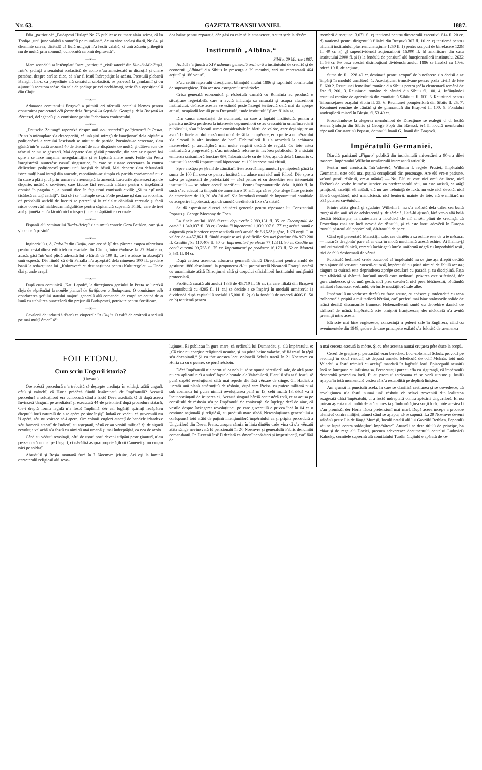Nr. 63. GAZETA TRANSILVANIEI. 1887.
Fóia „patriotică“ „Budapesti Hirlap“ Nr. 76 publicase cu mare alaiu scirea, că în Topliţa „unŭ june valahŭ a omorîtŭ pe mumă-sa“. Acum vine acelaşĭ diarŭ, Nr. 84, şi desminte scirea, dicêndŭ că fiulŭ ucigaşŭ n’a fostŭ valahŭ, ci unŭ Săcuiu pribegitŭ nu de multŭ prin comună, cunoscutŭ ca omŭ depravatŭ“.
—x—
Mare scandalŭ sa întêmplatŭ între „patrioţii“ „civilisatorĭ“ din Kun-St-Miclăuşŭ. Intr’o şedinţă a senatului scolasticŭ de acolo s’au amestecatŭ în discuţiă şi unele persóne, despre carĭ se dice, că n’ar fi fostŭ îndreptăţite la acésta. Preotulŭ plebanŭ Balagh János, ca preşedinte alŭ senatului scolasticŭ, se provocă la gendarmĭ şi cu ajutorulŭ acestora scóse din sala de şedinţe pe cei nechiămaţĭ, scrie fóia oposiţională din Clujiu.
—x—
Adunarea comitatului Braşovŭ a primitŭ erĭ ofertulŭ contelui Nemes pentru construirea proiectatei căi ferate dela Braşovŭ la Sepsi-St. Georgĭ şi dela Braşovŭ la Zêrnescĭ, delegândŭ şi o comisiune pentru încheiarea contractului.
—x—
„Deutsche Zeitung“ raportéză despre unŭ nou scandalŭ poliţienescŭ în Pesta. Printr’o întêmplare s’a descoperitŭ, că unŭ şirŭ întregŭ de funcţionarĭ dela căpitănia poliţienéscă a cercului Iosefstadt se mituiau de partide. Pornindu-se cercetare, s’au găsitŭ într’o cutiă ascunsă 40 de téncurĭ de acte dispărute de multŭ, şi câteva sute de téncurĭ ce nu se găsescŭ. Mai departe s’au găsitŭ protocóle, din care se rupseră foi spre a se face muşama neregularităţile şi se lipiseră altele nouĕ. Foile din Pesta înregistréză numeróse casurĭ singuratice, în care se sistase cercetarea în contra delicteloru poliţienescĭ pentru unŭ bacşişŭ de bĕutŭ. Mai departe s’au defraudatŭ fórte mulţĭ banĭ intraţĭ din amende, raportându-se simplu că partida condamnată nu e în stare a plăti şi că prin urmare s’a renunţatŭ la amendă. Lucrurile ajunseseră aşa de departe, încâtŭ o servitóre, care făcuse fără resultatŭ arătare pentru o înşelătoriă comisă în paguba ei, a pututŭ dice în faţa unui comisarŭ civilŭ: „Şi tu eştĭ unŭ ticălosŭ ca toţĭ ceilalţĭ“, fără sĕ i se ’ntêmple ceva. Foile pestane îşĭ dau cu socotéla, că probabilŭ astfelŭ de lucrurĭ se petrecŭ şi la celelalte căpităniĭ cercuale şi facŭ nisce observărĭ nicĭdecum măgulitóre pentru căpitanulŭ supremŭ Török, care de trei anĭ şi jumĕtate n’a făcutŭ nicĭ o inspecţiune la căpităniile cercuale.
—x—
Fişpanŭ alŭ comitatului Turda-Arieşŭ s’a numitŭ contele Geza Bethlen, care şi-a şi ocupatŭ postulŭ.
—x—
Ingineriulŭ r. A. Pahalla din Clujiu, care are sĕ îşĭ dea părerea asupra oferteloru pentru restabilirea edificieloru erariale din Clujiu, întorcêndu-se la 27 Martie n. acasă, găsi într’unŭ plicŭ adresatŭ lui o hârtiă de 100 fl., ce i o aduse în absenţă’i unŭ espresŭ. Dér fiindŭ că d-lŭ Pahalla n’a aşteptatŭ dela nimenea 100 fl., predete banii la redacţiunea lui „Kolozsvar“ cu destinaţiunea pentru Kulturegylet. — Unde dai şi unde crapă!
—x—
După cum comunică „Kat. Lapok“, la direcţiunea geniului în Pesta se lucréză deja de sĕptĕmânĭ la nouĕle planurĭ de fortificare a Budapestei. O comisiune sub conducerea şefului statului majorŭ generalŭ alŭ comandei de corpŭ se ocupă de o lună cu stabilirea punctelorŭ din prejurulŭ Budapestei, potrivite pentru fortificare.
—x—
Cavalerii de industriă rĕsarŭ ca ciupercile în Clujiu. O calfă de croitorŭ a sedusŭ pe mai mulţĭ ómenĭ sĕ’i
dea haine pentru reparaţiă, dér găsi cu cale sĕ le amaneteze. Acum şede la rĕcóre.
Institutulŭ „Albina.“
Sibiiu, 29 Martie 1887.
Astădĭ s’a ţinutŭ a XIV adunare generală ordinară a institutului de creditŭ şi de economii „Albina“ din Sibiiu în presenţa a 29 membri, carĭ au represetatŭ 464 acţiunĭ şi 186 voturĭ.
S’au cetitŭ raportulŭ direcţiunei, bilanţulŭ anului 1886 şi raportulŭ comitetului de supraveghiere. Din acestea estragemŭ următórele:
Crisa generală economică şi rĕsboiulŭ vamalŭ cu România au produsŭ o situaţiune regretabilă, care a avutŭ influinţa sa naturală şi asupra afacerilorŭ institutului, deórece acestea se estindŭ peste întregŭ teritorulŭ celŭ mai da aprópe atinsŭ, ocupândŭ loculŭ prim Braşovulŭ, unde institutulŭ îşĭ are filiala sa.
Din causa abundanţei de numerarŭ, cu care a luptatŭ institutulŭ, pentru a paralisa încâtva perderea la interesele depunerilorŭ ce au crescutŭ în urma încrederii publicului, s’au înlocatŭ sume considerabile în hârtii de valóre, care deşi sigure au avutŭ la finele anului cursŭ mai micŭ decât la cumpĕrare; ér o parte a numĕrarului s’a elocatŭ la alte institute de banĭ. Debitorilorŭ li s’a acordatŭ la achitarea intereselorŭ şi anuităţilorŭ mai multe respirii decâtŭ de regulă. Cu tóte astea institutulŭ a progresatŭ şi s’au întrodusŭ reforme în favórea publicului. S’a sistatŭ emiterea scrisurilorŭ fonciare 6%, înlocuindu-le cu de 50%, aşa că dela 1 Ianuariu c. institutulŭ acordă imprumuturĭ hipotecare cu 1% interese mai eftinŭ.
Spre a scăpa pe ţĕranĭ de cămătarĭ, li-se acordă imprumuturĭ pe hipotecă până la suma de 100 fl., ceea ce pentru institutŭ nu aduce mai nicĭ unŭ folosŭ. Dér spre a salva pe agronomĭ de proletariatŭ — căcĭ pentru ei cu deosebire este întemeiatŭ institutulŭ — se aduce acestŭ sacrificiu. Pentru împrumuturile dela 10,000 fl. în susŭ s’au adausŭ la timpulŭ de amortisare 10 anĭ, aşa că se póte alege între periode de amortisare de 10, 20 séu 30 anĭ. S’a întrodusŭ ramulŭ de împrumuturĭ cambiale cu acoperire hipotecară, aşa că ramulŭ creditelorŭ fixe s’a sistatŭ.
Se dă espresiune durerei adunărei generale pentru rĕposarea lui Constantinŭ Popasu şi George Mocsony de Foen.
La finele anului 1886 făceau depunerile 2.089,131 fl. 35 cr. Escomptulŭ de cambii 1,340.037 fl. 38 cr. Creditulŭ hipotecarŭ 1.039,997 fl. 77 cr.; acéstă sumă e asigurată prin hipotece representândŭ unŭ arealŭ de 58,622 jugĕre, 1078 orgii □ în valóre de 4.457,861 fl. fiindŭ cuprinse aci şi edificiile Scrisurĭ fonciare 6% 970 200 fl. Credite fixe 117.406 fl. 50 cr. Imprumuturĭ pe efecte 77,123 fl. 80 cr. Credite de contŭ curentŭ 99,765 fl. 75 cr. Imprumuturĭ pe producte 16,179 fl. 52 cr. Monetă 3,581 fl. 84 cr.
După cetirea acestora, adunarea generală dândŭ Direcţiunei pentru anulŭ de gestiune 1886 absolutorŭ, la propunerea d-lui protosincelŭ Nicanorŭ Frateşŭ notéză cu unanimitate atâtŭ Direcţiunei câtŭ şi corpului oficialilorŭ Institutului mulţămită protocolară.
Profitulŭ curatŭ alŭ anului 1886 de 45,710 fl. 16 cr. (la care filială din Braşovŭ a contribuitŭ cu 4295 fl, 11 cr.) se decide a se împărţi în modulŭ următorŭ: 1) dividendă după capitalulŭ socialŭ 15,000 fl. 2) a) la fondulŭ de reservă 4606 fl. 50 cr. b) tantiemă pentru
membrii direcţiunei 3.071 fl. c) tantiemă pentru directorulŭ esecutivŭ 614 fl. 20 cr. d) tantiemă pentru dirigentulŭ filialei din Braşovŭ 307 fl. 10 cr. e) tantiemă pentru oficialii institutului plus remuneraţiune 1250 fl. f) pentru scopurĭ de binefacere 1228 fl. 40 cr. 3) g) superdividendă acţionarilorŭ 15,000 fl. h) amortisare din casa institutului 2000 fl. şi i) la fondulŭ de pensiunĭ alŭ funcţionarilorŭ institutului 2632 fl. 96 cr. Pe basa acestei distribuţiunĭ dividenda anului 1886 se ficséză cu 10%, adecă 10 fl. de acţiune.
Suma de fl. 1228 40 cr. destinată pentru scopurĭ de binefacere s’a decisŭ a se împărţi în modulŭ următorŭ: 1. Asociaţiunei transilvane pentru şcóla civilă de fete fl. 600 2. Reuniunei femeilorŭ române din Sibiiu pentru şcóla elementară română de fete fl. 200. 3. Reuniunei române de cântărĭ din Sibiiu fl. 100. 4. Infiinţândei reuniunĭ române de agricultură din comitatulŭ Sibiiului fl. 100. 5. Reuniunei pentru înfrumseţarea oraşului Sibiiu fl. 25. 6. Reuniunei pompierilorŭ din Sibiiu fl. 25. 7. Reuniunei române de cântărĭ şi de gimnastică din Braşovŭ fl. 100. 8. Fondului studenţilorŭ miserĭ în Blaşiu. fl. 53 40 cr.
Procedându-se la alegerea membrilorŭ de Direcţiune se realegŭ d. d. Iosifŭ Sterca Şiuluţiu din Sibiiu şi George Popŭ din Băsescĭ, éră în loculŭ membrului rĕposatŭ Constantinŭ Popasu, domnulŭ Ioanŭ G. Ioanŭ din Braşovŭ.
Impĕratulŭ Germaniei.
Diarulŭ parisianŭ „Figaro“ publică din incidentulŭ aniversărei a 90-a a dilei nascerei împĕratului Wilhelm următorulŭ interesantŭ articulŭ:
Pentru unŭ cronicarŭ, într’adevĕrŭ, Wilhelm I, regele Prusiei, împĕratulŭ Germaniei, este celŭ mai puţinŭ complicatŭ din personage. Are elŭ vre-o pasiune, vr’unŭ gustŭ rĕsăritŭ, vre-o mănia? — Nu. Elŭ nu este nicĭ omŭ de litere, nicĭ făcĕtorŭ de vorbe frumóse istorice ca predecesorulŭ sĕu, nu este artistŭ, ca atâţĭ prinţişorĭ, sateliţii sĕi astădĭ; elŭ nu are trebuinţă de luxŭ; nu este nicĭ devotŭ, nicĭ liberŭ cugetătorŭ, nicĭ mâncăciosŭ, nicĭ beutorŭ: înainte de tóte, elŭ e militarŭ în tótă puterea cuvêntului.
Printre atâta gloriă şi sguduire Wilhelm I. nu s’a abătutŭ dela calea cea bună burgesă din anii sĕi de adolescenţă şi de sĕrăciă. Eată-lŭ ajunsŭ, fără vre-o altă bólă decâtŭ bĕtrâneţele, la maiestatea a nouĕdecĭ de anĭ ai sĕi, plinŭ de credinţă, că Provedinţa mai are încă nevoiă de dênsulŭ, şi că este întru adevĕrŭ în Europa bunulŭ păstorŭ alŭ popórelorŭ, dătătorulŭ de pace.
Când eştĭ presentatŭ Maiestăţii sale, cea dântêiu a sa ochire este de a te mĕsura: — husarŭ? dragonŭ? pare că ar visa în modŭ machinalŭ acéstă ochire. Ai înainte-ţĭ unŭ cuirasierŭ falnicŭ, corectŭ închingatŭ într’o uniformă négră cu împodobirĭ roşii, nicĭ de felŭ desformatŭ de vêrstă.
Publiculŭ berlinezŭ crede bucurosŭ că împĕratulŭ nu se ţine aşa dreptŭ decâtŭ prin ajutorulŭ vre-unui corsetŭ-cuirasă, împĕratulŭ nu pórtă nimicŭ de felulŭ acesta; singura sa cuirasă este deprinderea aprópe seculară cu paradă şi cu disciplină. Faţa este tăbăcită şi sbârcită într’unŭ modŭ estra ordinarŭ, privirea este suferindă, dér gura zimbesce, şi cu unŭ gestŭ, nicĭ prea cavalerŭ, nicĭ prea bĕtrânescŭ, bĕtrânulŭ militarŭ rĕsucesce, vorbindŭ, vêrfurile mustăţilorŭ sale albe.
Impĕratulŭ nu vorbesce decâtŭ cu frase scurte, cu apăsare şi totdeodată cu acea bolborosélă pripită a militarilorŭ bĕtrânĭ, carĭ preferŭ mai bine strânsorile solide de mână decâtŭ discursurile frumóse. Hohenzollernii suntŭ cu deosebire darnicĭ de strînsorĭ de mână. Impĕratulŭ scie binişorŭ franţuzesce, dér nicĭodată n’a avutŭ pretenţii întru acésta.
Elŭ scie mai bine englezesce, consecinţă a şederei sale în Englitera, când cu evenimentele din 1848, şedere de care principele exilatŭ s’a folositŭ de asemenea
FOILETONU.
Cum scriu Ungurii istoria?
(Urmare.)
Ore acéstă procedură n’a trebuitŭ sĕ deştepte credinţa în soldaţĭ, atâtŭ ungurĭ, câtŭ şi valachĭ, că Horia prădéză fiindŭ însărcinatŭ de împĕratulŭ? Această procedură a soldaţilorŭ era cunoscută când a fostŭ Deva asediată. O di după aceea învinseră Ungurii pe asediatorĭ şi esecutară 44 de prisonierĭ după procedura statară. Ce-i dreptŭ forma legală n’a fostŭ împlinită dér cei fugăriţĭ spăriaţĭ recăpătau dreptulŭ lorŭ naturalŭ de a se apĕra pe sine înşişĭ, îndată ce vedeu, că guvernulŭ nu îi apĕră, séu nu voiesce sĕ-i apere. Ore colonii englezĭ atacaţĭ de bandele irlandeze séu farmerii atacaţĭ de Indienĭ, au aşteptatŭ, până ce au venitŭ miliţia? Şi de sigurŭ revoluţia valachă n’a fostŭ cu nimicŭ mai umană şi mai îndreptăţită, ca cea de acolo.
Când au vĕdutŭ revoltaţii, câtŭ de uşorŭ potŭ deveni stăpânĭ peste ţinuturĭ, n’au persecutatŭ numai pe Ungurĭ, ci năvăliră asupra proprietăţilorŭ Camerei şi nu cruţau nicĭ pe soldaţĭ.
Abrudulŭ şi Roşia montană fură în 7 Noemvre jefuite. Aci eşi la lumină caracterulŭ religiosŭ alŭ revo-
luţiunei. Ei publicau în gura mare, că ordinulŭ lui Dumnedeu şi alŭ împĕratului e: „Că cine nu aparţine religiunei neunite, şi nu pórtă haine valache, sĕ fiă trasŭ în ţépă séu decapitatŭ.“ Şi cu tóte acestea loct. colonelŭ Schulz tractă în 21 Noemvre cu Horia ca cu o putere, ce pórtă rĕsboiu.
Décă împĕratulŭ n’a permisŭ ca nobilii sĕ se opună părerilorŭ sale, de altă parte nu era aplicatŭ nicĭ a suferĭ faptele brutale ale Valachilorŭ. Planulŭ sĕu ar fi fostŭ, sĕ pună capĕtŭ revoluţiunei câtŭ mai repede dér fără vĕrsare de sânge. Gr. Hadick a lucratŭ unŭ planŭ amĕrunţitŭ de rĕsboiu, după care Preiss, cu putere militară pusă sub comanda lui putea nimici revoluţiunea până în 13, celŭ multŭ 18, décă va fi încunosciinţatŭ de iruperea ei. Această singură hârtiă contestéză totŭ, ce ar acusa pe consiliulŭ de rĕsboiu séu pe împĕratulŭ de conivenţă. Se înţelege decĭ de sine, că vestile despre încingerea revoluţiunei, pe care guvernulŭ o privea încă în 14 ca o cestiune naţională şi religiósă, au produsŭ mare sfadă. Neresoluţiunea generalului a corĕspunsă totŭ atâtŭ de puţinŭ intenţiunilorŭ împĕratului ca şi pripita procedură a Ungurilorŭ din Deva. Preiss, asupra căruia în linia dintêiu cade vina că s’a vĕrsatŭ atâta sânge nevinovatŭ fù pensionatŭ în 20 Noemvre şi generalulŭ Fabris denumitŭ comandantŭ. Pe Devenii însĕ îi declară ca ómenĭ nepăsătorĭ şi impertinenţĭ, carĭ fără de
a mai cerceta esecută la mórte. Şi cu tóte acestea numai cruţarea póte duce la scopŭ.
Cererĭ de graţiare şi pertractărĭ erau berechet. Loc.-colonelul Schulz provocă pe revoltaţĭ în două rêndurĭ, sĕ depună armele. Mediculŭ de ochĭ Molnár, totŭ unŭ Valachŭ, a fostŭ trămisŭ cu acelaşĭ mandatŭ în lagĕrulŭ lorŭ. Episcopulŭ neunitŭ încă se întrepuse cu influinţa sa. Persecutaţii puteau afla cu siguranţă, că împĕratulŭ desaprobă procedura lorŭ. Ei au promisŭ totdeauna că se vorŭ supune şi Iosifŭ aştepta în totŭ momentulŭ vestea că s’a restabilitŭ pe deplinŭ liniştea.
Am ajunsŭ la punctulŭ acela, la care se clarifică cestiunea şi se dovedesce, că revoluţiunea n’a fostŭ numai unŭ rĕsboiu de sclavĭ provenitŭ din lealitatea exagerată cătră împĕratulŭ, ci a fostŭ îndreptată contra apĕsării Ungurilorŭ. Ei nu puteau aştepta mai multŭ decâtŭ amnestia şi îmbunătăţirea sorţii lorŭ. Tóte acestea li s’au promisŭ, dér Horia făcea pretensiunĭ mai marĭ. După aceea începe a procede ofensivŭ contra miliţiei, atuncĭ când se aştepta, sĕ se supună. La 29 Noemvre deveni stăpânŭ peste Ilia de lângă Murĕşŭ, loculŭ natalŭ alŭ lui Gavriilŭ Bethlen. Poporulŭ sĕu se luptă contra soldaţilorŭ împĕrătescĭ. Atuncĭ i se dete titlulŭ de principe, ba chiar şi de rege alŭ Daciei, precum adeveresce documentulŭ contelui Ludovicŭ Kálnoky, comitele supremŭ alŭ comitatului Turda. Clujiulŭ e apĕratŭ de ce-